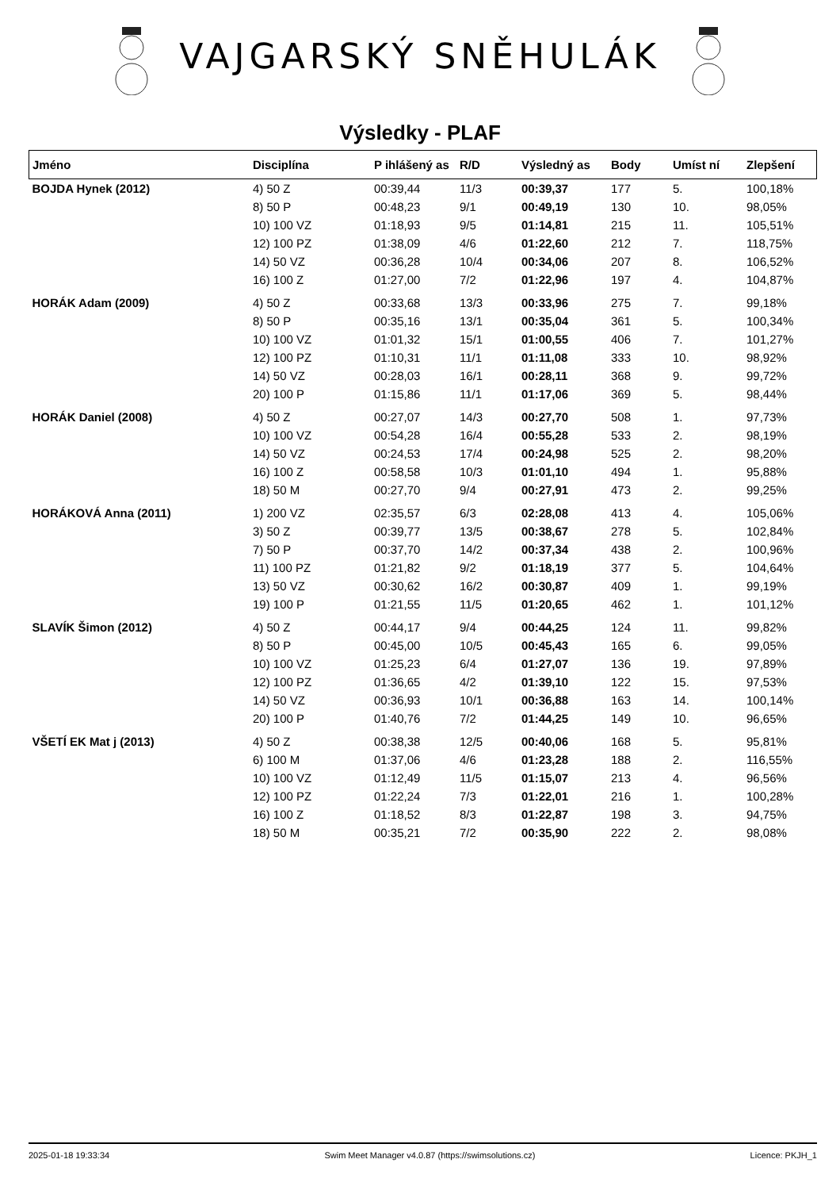VAJGARSKÝ SNĚHULÁK
Výsledky - PLAF
| Jméno | Disciplína | P ihlášený as | R/D | Výsledný as | Body | Umíst ní | Zlepšení |
| --- | --- | --- | --- | --- | --- | --- | --- |
| BOJDA Hynek (2012) | 4) 50 Z | 00:39,44 | 11/3 | 00:39,37 | 177 | 5. | 100,18% |
| | 8) 50 P | 00:48,23 | 9/1 | 00:49,19 | 130 | 10. | 98,05% |
| | 10) 100 VZ | 01:18,93 | 9/5 | 01:14,81 | 215 | 11. | 105,51% |
| | 12) 100 PZ | 01:38,09 | 4/6 | 01:22,60 | 212 | 7. | 118,75% |
| | 14) 50 VZ | 00:36,28 | 10/4 | 00:34,06 | 207 | 8. | 106,52% |
| | 16) 100 Z | 01:27,00 | 7/2 | 01:22,96 | 197 | 4. | 104,87% |
| HORÁK Adam (2009) | 4) 50 Z | 00:33,68 | 13/3 | 00:33,96 | 275 | 7. | 99,18% |
| | 8) 50 P | 00:35,16 | 13/1 | 00:35,04 | 361 | 5. | 100,34% |
| | 10) 100 VZ | 01:01,32 | 15/1 | 01:00,55 | 406 | 7. | 101,27% |
| | 12) 100 PZ | 01:10,31 | 11/1 | 01:11,08 | 333 | 10. | 98,92% |
| | 14) 50 VZ | 00:28,03 | 16/1 | 00:28,11 | 368 | 9. | 99,72% |
| | 20) 100 P | 01:15,86 | 11/1 | 01:17,06 | 369 | 5. | 98,44% |
| HORÁK Daniel (2008) | 4) 50 Z | 00:27,07 | 14/3 | 00:27,70 | 508 | 1. | 97,73% |
| | 10) 100 VZ | 00:54,28 | 16/4 | 00:55,28 | 533 | 2. | 98,19% |
| | 14) 50 VZ | 00:24,53 | 17/4 | 00:24,98 | 525 | 2. | 98,20% |
| | 16) 100 Z | 00:58,58 | 10/3 | 01:01,10 | 494 | 1. | 95,88% |
| | 18) 50 M | 00:27,70 | 9/4 | 00:27,91 | 473 | 2. | 99,25% |
| HORÁKOVÁ Anna (2011) | 1) 200 VZ | 02:35,57 | 6/3 | 02:28,08 | 413 | 4. | 105,06% |
| | 3) 50 Z | 00:39,77 | 13/5 | 00:38,67 | 278 | 5. | 102,84% |
| | 7) 50 P | 00:37,70 | 14/2 | 00:37,34 | 438 | 2. | 100,96% |
| | 11) 100 PZ | 01:21,82 | 9/2 | 01:18,19 | 377 | 5. | 104,64% |
| | 13) 50 VZ | 00:30,62 | 16/2 | 00:30,87 | 409 | 1. | 99,19% |
| | 19) 100 P | 01:21,55 | 11/5 | 01:20,65 | 462 | 1. | 101,12% |
| SLAVÍK Šimon (2012) | 4) 50 Z | 00:44,17 | 9/4 | 00:44,25 | 124 | 11. | 99,82% |
| | 8) 50 P | 00:45,00 | 10/5 | 00:45,43 | 165 | 6. | 99,05% |
| | 10) 100 VZ | 01:25,23 | 6/4 | 01:27,07 | 136 | 19. | 97,89% |
| | 12) 100 PZ | 01:36,65 | 4/2 | 01:39,10 | 122 | 15. | 97,53% |
| | 14) 50 VZ | 00:36,93 | 10/1 | 00:36,88 | 163 | 14. | 100,14% |
| | 20) 100 P | 01:40,76 | 7/2 | 01:44,25 | 149 | 10. | 96,65% |
| VŠETÍ EK Mat j (2013) | 4) 50 Z | 00:38,38 | 12/5 | 00:40,06 | 168 | 5. | 95,81% |
| | 6) 100 M | 01:37,06 | 4/6 | 01:23,28 | 188 | 2. | 116,55% |
| | 10) 100 VZ | 01:12,49 | 11/5 | 01:15,07 | 213 | 4. | 96,56% |
| | 12) 100 PZ | 01:22,24 | 7/3 | 01:22,01 | 216 | 1. | 100,28% |
| | 16) 100 Z | 01:18,52 | 8/3 | 01:22,87 | 198 | 3. | 94,75% |
| | 18) 50 M | 00:35,21 | 7/2 | 00:35,90 | 222 | 2. | 98,08% |
2025-01-18 19:33:34 Swim Meet Manager v4.0.87 (https://swimsolutions.cz) Licence: PKJH_1